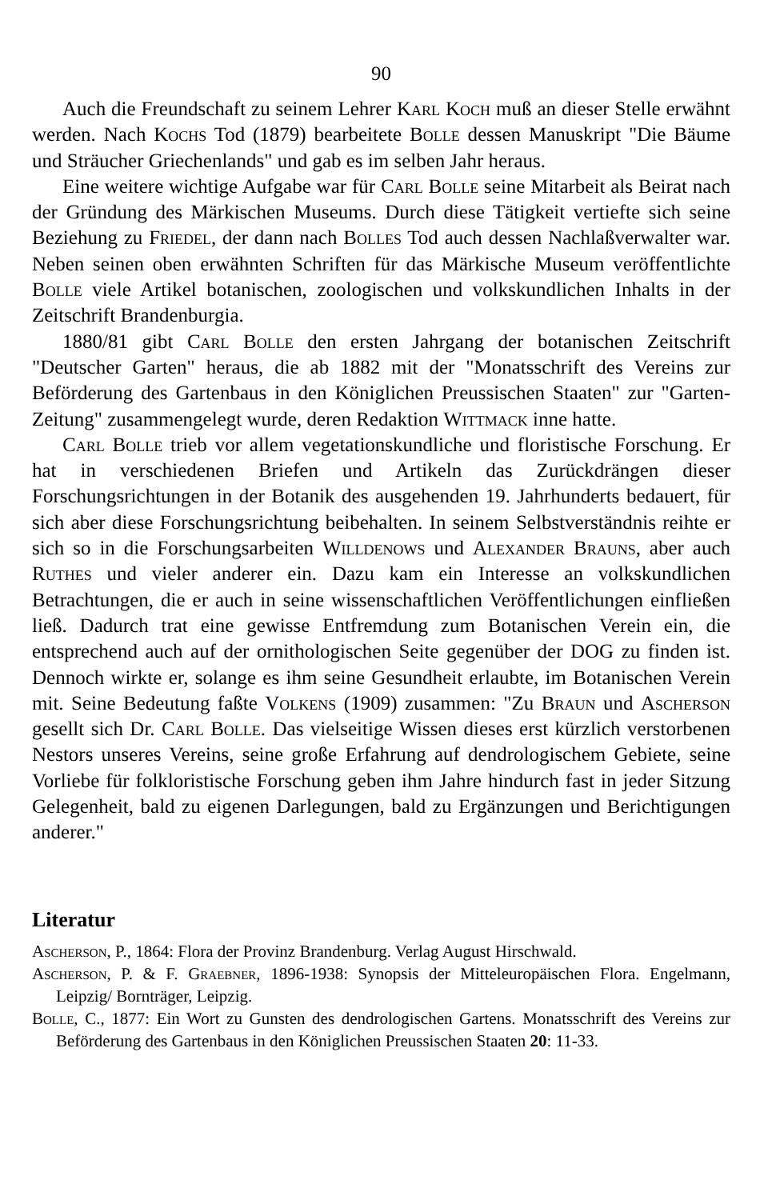90
Auch die Freundschaft zu seinem Lehrer Karl Koch muß an dieser Stelle erwähnt werden. Nach Kochs Tod (1879) bearbeitete Bolle dessen Manuskript "Die Bäume und Sträucher Griechenlands" und gab es im selben Jahr heraus.
Eine weitere wichtige Aufgabe war für Carl Bolle seine Mitarbeit als Beirat nach der Gründung des Märkischen Museums. Durch diese Tätigkeit vertiefte sich seine Beziehung zu Friedel, der dann nach Bolles Tod auch dessen Nachlaßverwalter war. Neben seinen oben erwähnten Schriften für das Märkische Museum veröffentlichte Bolle viele Artikel botanischen, zoologischen und volkskundlichen Inhalts in der Zeitschrift Brandenburgia.
1880/81 gibt Carl Bolle den ersten Jahrgang der botanischen Zeitschrift "Deutscher Garten" heraus, die ab 1882 mit der "Monatsschrift des Vereins zur Beförderung des Gartenbaus in den Königlichen Preussischen Staaten" zur "Garten-Zeitung" zusammengelegt wurde, deren Redaktion Wittmack inne hatte.
Carl Bolle trieb vor allem vegetationskundliche und floristische Forschung. Er hat in verschiedenen Briefen und Artikeln das Zurückdrängen dieser Forschungsrichtungen in der Botanik des ausgehenden 19. Jahrhunderts bedauert, für sich aber diese Forschungsrichtung beibehalten. In seinem Selbstverständnis reihte er sich so in die Forschungsarbeiten Willdenows und Alexander Brauns, aber auch Ruthes und vieler anderer ein. Dazu kam ein Interesse an volkskundlichen Betrachtungen, die er auch in seine wissenschaftlichen Veröffentlichungen einfließen ließ. Dadurch trat eine gewisse Entfremdung zum Botanischen Verein ein, die entsprechend auch auf der ornithologischen Seite gegenüber der DOG zu finden ist. Dennoch wirkte er, solange es ihm seine Gesundheit erlaubte, im Botanischen Verein mit. Seine Bedeutung faßte Volkens (1909) zusammen: "Zu Braun und Ascherson gesellt sich Dr. Carl Bolle. Das vielseitige Wissen dieses erst kürzlich verstorbenen Nestors unseres Vereins, seine große Erfahrung auf dendrologischem Gebiete, seine Vorliebe für folkloristische Forschung geben ihm Jahre hindurch fast in jeder Sitzung Gelegenheit, bald zu eigenen Darlegungen, bald zu Ergänzungen und Berichtigungen anderer."
Literatur
Ascherson, P., 1864: Flora der Provinz Brandenburg. Verlag August Hirschwald.
Ascherson, P. & F. Graebner, 1896-1938: Synopsis der Mitteleuropäischen Flora. Engelmann, Leipzig/ Bornträger, Leipzig.
Bolle, C., 1877: Ein Wort zu Gunsten des dendrologischen Gartens. Monatsschrift des Vereins zur Beförderung des Gartenbaus in den Königlichen Preussischen Staaten 20: 11-33.